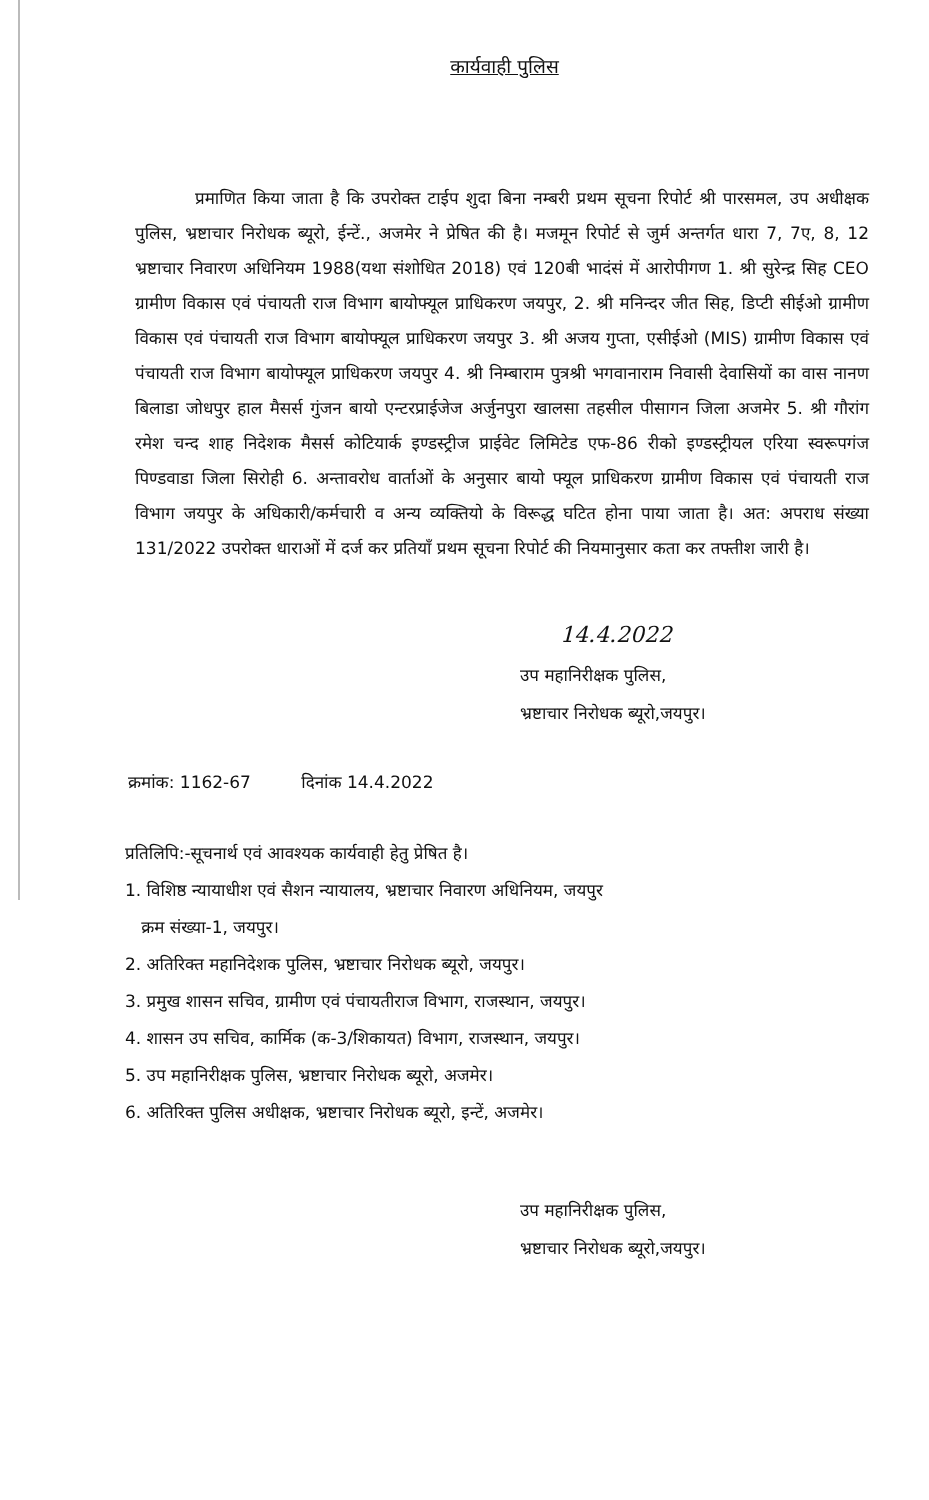कार्यवाही पुलिस
प्रमाणित किया जाता है कि उपरोक्त टाईप शुदा बिना नम्बरी प्रथम सूचना रिपोर्ट श्री पारसमल, उप अधीक्षक पुलिस, भ्रष्टाचार निरोधक ब्यूरो, ईन्टें., अजमेर ने प्रेषित की है। मजमून रिपोर्ट से जुर्म अन्तर्गत धारा 7, 7ए, 8, 12 भ्रष्टाचार निवारण अधिनियम 1988(यथा संशोधित 2018) एवं 120बी भादंसं में आरोपीगण 1. श्री सुरेन्द्र सिह CEO ग्रामीण विकास एवं पंचायती राज विभाग बायोफ्यूल प्राधिकरण जयपुर, 2. श्री मनिन्दर जीत सिह, डिप्टी सीईओ ग्रामीण विकास एवं पंचायती राज विभाग बायोफ्यूल प्राधिकरण जयपुर 3. श्री अजय गुप्ता, एसीईओ (MIS) ग्रामीण विकास एवं पंचायती राज विभाग बायोफ्यूल प्राधिकरण जयपुर 4. श्री निम्बाराम पुत्रश्री भगवानाराम निवासी देवासियों का वास नानण बिलाडा जोधपुर हाल मैसर्स गुंजन बायो एन्टरप्राईजेज अर्जुनपुरा खालसा तहसील पीसागन जिला अजमेर 5. श्री गौरांग रमेश चन्द शाह निदेशक मैसर्स कोटियार्क इण्डस्ट्रीज प्राईवेट लिमिटेड एफ-86 रीको इण्डस्ट्रीयल एरिया स्वरूपगंज पिण्डवाडा जिला सिरोही 6. अन्तावरोध वार्ताओं के अनुसार बायो फ्यूल प्राधिकरण ग्रामीण विकास एवं पंचायती राज विभाग जयपुर के अधिकारी/कर्मचारी व अन्य व्यक्तियो के विरूद्ध घटित होना पाया जाता है। अत: अपराध संख्या 131/2022 उपरोक्त धाराओं में दर्ज कर प्रतियाँ प्रथम सूचना रिपोर्ट की नियमानुसार कता कर तफ्तीश जारी है।
14.4.2022
उप महानिरीक्षक पुलिस,
भ्रष्टाचार निरोधक ब्यूरो,जयपुर।
क्रमांक: 1162-67 दिनांक 14.4.2022
प्रतिलिपि:-सूचनार्थ एवं आवश्यक कार्यवाही हेतु प्रेषित है।
1. विशिष्ठ न्यायाधीश एवं सैशन न्यायालय, भ्रष्टाचार निवारण अधिनियम, जयपुर
क्रम संख्या-1, जयपुर।
2. अतिरिक्त महानिदेशक पुलिस, भ्रष्टाचार निरोधक ब्यूरो, जयपुर।
3. प्रमुख शासन सचिव, ग्रामीण एवं पंचायतीराज विभाग, राजस्थान, जयपुर।
4. शासन उप सचिव, कार्मिक (क-3/शिकायत) विभाग, राजस्थान, जयपुर।
5. उप महानिरीक्षक पुलिस, भ्रष्टाचार निरोधक ब्यूरो, अजमेर।
6. अतिरिक्त पुलिस अधीक्षक, भ्रष्टाचार निरोधक ब्यूरो, इन्टें, अजमेर।
उप महानिरीक्षक पुलिस,
भ्रष्टाचार निरोधक ब्यूरो,जयपुर।